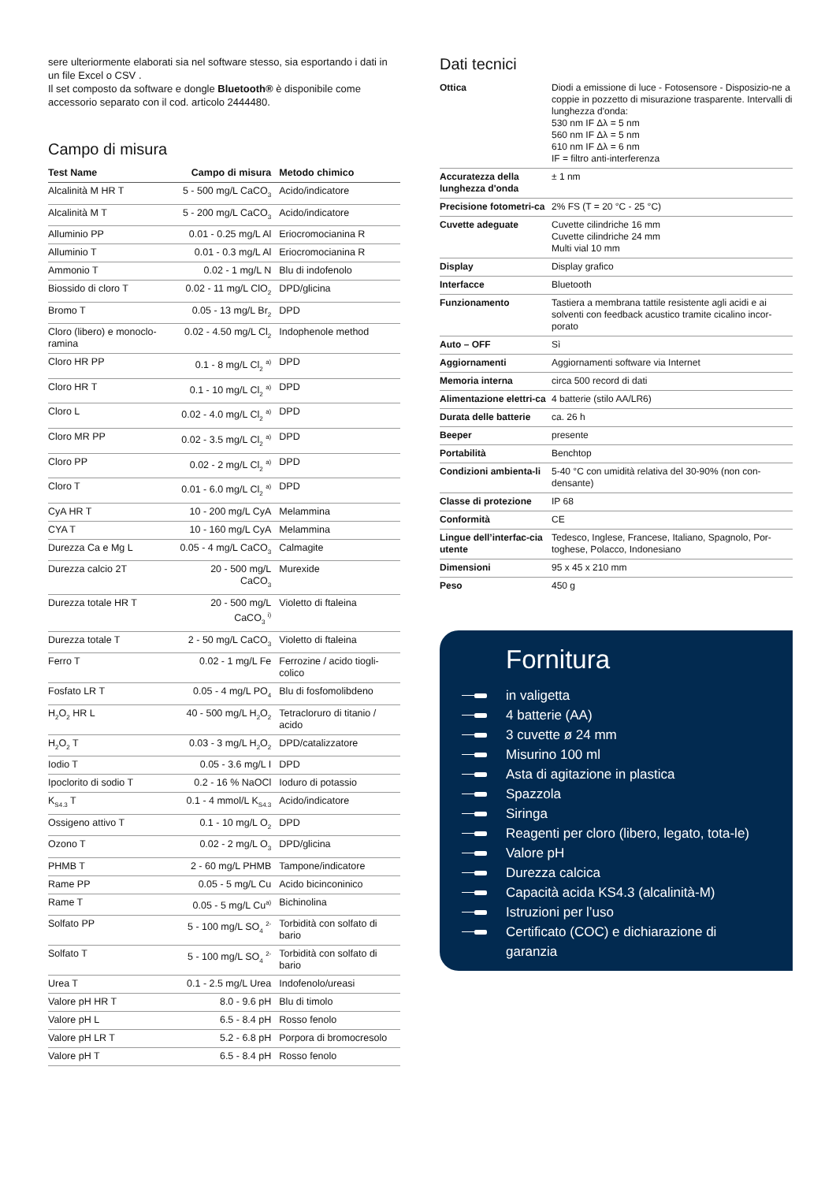sere ulteriormente elaborati sia nel software stesso, sia esportando i dati in un file Excel o CSV .
Il set composto da software e dongle Bluetooth® è disponibile come accessorio separato con il cod. articolo 2444480.
Campo di misura
| Test Name | Campo di misura | Metodo chimico |
| --- | --- | --- |
| Alcalinità M HR T | 5 - 500 mg/L CaCO<sub>3</sub> | Acido/indicatore |
| Alcalinità M T | 5 - 200 mg/L CaCO<sub>3</sub> | Acido/indicatore |
| Alluminio PP | 0.01 - 0.25 mg/L Al | Eriocromocianina R |
| Alluminio T | 0.01 - 0.3 mg/L Al | Eriocromocianina R |
| Ammonio T | 0.02 - 1 mg/L N | Blu di indofenolo |
| Biossido di cloro T | 0.02 - 11 mg/L ClO<sub>2</sub> | DPD/glicina |
| Bromo T | 0.05 - 13 mg/L Br<sub>2</sub> | DPD |
| Cloro (libero) e monoclo-ramina | 0.02 - 4.50 mg/L Cl<sub>2</sub> | Indophenole method |
| Cloro HR PP | 0.1 - 8 mg/L Cl<sub>2</sub> <sup>a)</sup> | DPD |
| Cloro HR T | 0.1 - 10 mg/L Cl<sub>2</sub> <sup>a)</sup> | DPD |
| Cloro L | 0.02 - 4.0 mg/L Cl<sub>2</sub> <sup>a)</sup> | DPD |
| Cloro MR PP | 0.02 - 3.5 mg/L Cl<sub>2</sub> <sup>a)</sup> | DPD |
| Cloro PP | 0.02 - 2 mg/L Cl<sub>2</sub> <sup>a)</sup> | DPD |
| Cloro T | 0.01 - 6.0 mg/L Cl<sub>2</sub> <sup>a)</sup> | DPD |
| CyA HR T | 10 - 200 mg/L CyA | Melammina |
| CYA T | 10 - 160 mg/L CyA | Melammina |
| Durezza Ca e Mg L | 0.05 - 4 mg/L CaCO<sub>3</sub> | Calmagite |
| Durezza calcio 2T | 20 - 500 mg/L CaCO<sub>3</sub> | Murexide |
| Durezza totale HR T | 20 - 500 mg/L CaCO<sub>3</sub> <sup>i)</sup> | Violetto di ftaleina |
| Durezza totale T | 2 - 50 mg/L CaCO<sub>3</sub> | Violetto di ftaleina |
| Ferro T | 0.02 - 1 mg/L Fe | Ferrozine / acido tiogli-colico |
| Fosfato LR T | 0.05 - 4 mg/L PO<sub>4</sub> | Blu di fosfomolibdeno |
| H<sub>2</sub>O<sub>2</sub> HR L | 40 - 500 mg/L H<sub>2</sub>O<sub>2</sub> | Tetracloruro di titanio / acido |
| H<sub>2</sub>O<sub>2</sub> T | 0.03 - 3 mg/L H<sub>2</sub>O<sub>2</sub> | DPD/catalizzatore |
| Iodio T | 0.05 - 3.6 mg/L I | DPD |
| Ipoclorito di sodio T | 0.2 - 16 % NaOCl | Ioduro di potassio |
| K<sub>S4.3</sub> T | 0.1 - 4 mmol/L K<sub>S4.3</sub> | Acido/indicatore |
| Ossigeno attivo T | 0.1 - 10 mg/L O<sub>2</sub> | DPD |
| Ozono T | 0.02 - 2 mg/L O<sub>3</sub> | DPD/glicina |
| PHMB T | 2 - 60 mg/L PHMB | Tampone/indicatore |
| Rame PP | 0.05 - 5 mg/L Cu | Acido bicinconinico |
| Rame T | 0.05 - 5 mg/L Cu<sup>a)</sup> | Bichinolina |
| Solfato PP | 5 - 100 mg/L SO<sub>4</sub> <sup>2-</sup> | Torbidità con solfato di bario |
| Solfato T | 5 - 100 mg/L SO<sub>4</sub> <sup>2-</sup> | Torbidità con solfato di bario |
| Urea T | 0.1 - 2.5 mg/L Urea | Indofenolo/ureasi |
| Valore pH HR T | 8.0 - 9.6 pH | Blu di timolo |
| Valore pH L | 6.5 - 8.4 pH | Rosso fenolo |
| Valore pH LR T | 5.2 - 6.8 pH | Porpora di bromocresolo |
| Valore pH T | 6.5 - 8.4 pH | Rosso fenolo |
Dati tecnici
| Ottica | Diodi a emissione di luce - Fotosensore - Disposizio-ne a coppie in pozzetto di misurazione trasparente. Intervalli di lunghezza d'onda: 530 nm IF Δλ = 5 nm 560 nm IF Δλ = 5 nm 610 nm IF Δλ = 6 nm IF = filtro anti-interferenza |
| Accuratezza della lunghezza d'onda | ± 1 nm |
| Precisione fotometri-ca | 2% FS (T = 20 °C - 25 °C) |
| Cuvette adeguate | Cuvette cilindriche 16 mm Cuvette cilindriche 24 mm Multi vial 10 mm |
| Display | Display grafico |
| Interfacce | Bluetooth |
| Funzionamento | Tastiera a membrana tattile resistente agli acidi e ai solventi con feedback acustico tramite cicalino incor-porato |
| Auto – OFF | Sì |
| Aggiornamenti | Aggiornamenti software via Internet |
| Memoria interna | circa 500 record di dati |
| Alimentazione elettri-ca | 4 batterie (stilo AA/LR6) |
| Durata delle batterie | ca. 26 h |
| Beeper | presente |
| Portabilità | Benchtop |
| Condizioni ambienta-li | 5-40 °C con umidità relativa del 30-90% (non con-densante) |
| Classe di protezione | IP 68 |
| Conformità | CE |
| Lingue dell’interfac-cia utente | Tedesco, Inglese, Francese, Italiano, Spagnolo, Por-toghese, Polacco, Indonesiano |
| Dimensioni | 95 x 45 x 210 mm |
| Peso | 450 g |
Fornitura
in valigetta
4 batterie (AA)
3 cuvette ø 24 mm
Misurino 100 ml
Asta di agitazione in plastica
Spazzola
Siringa
Reagenti per cloro (libero, legato, tota-le)
Valore pH
Durezza calcica
Capacità acida KS4.3 (alcalinità-M)
Istruzioni per l’uso
Certificato (COC) e dichiarazione di garanzia